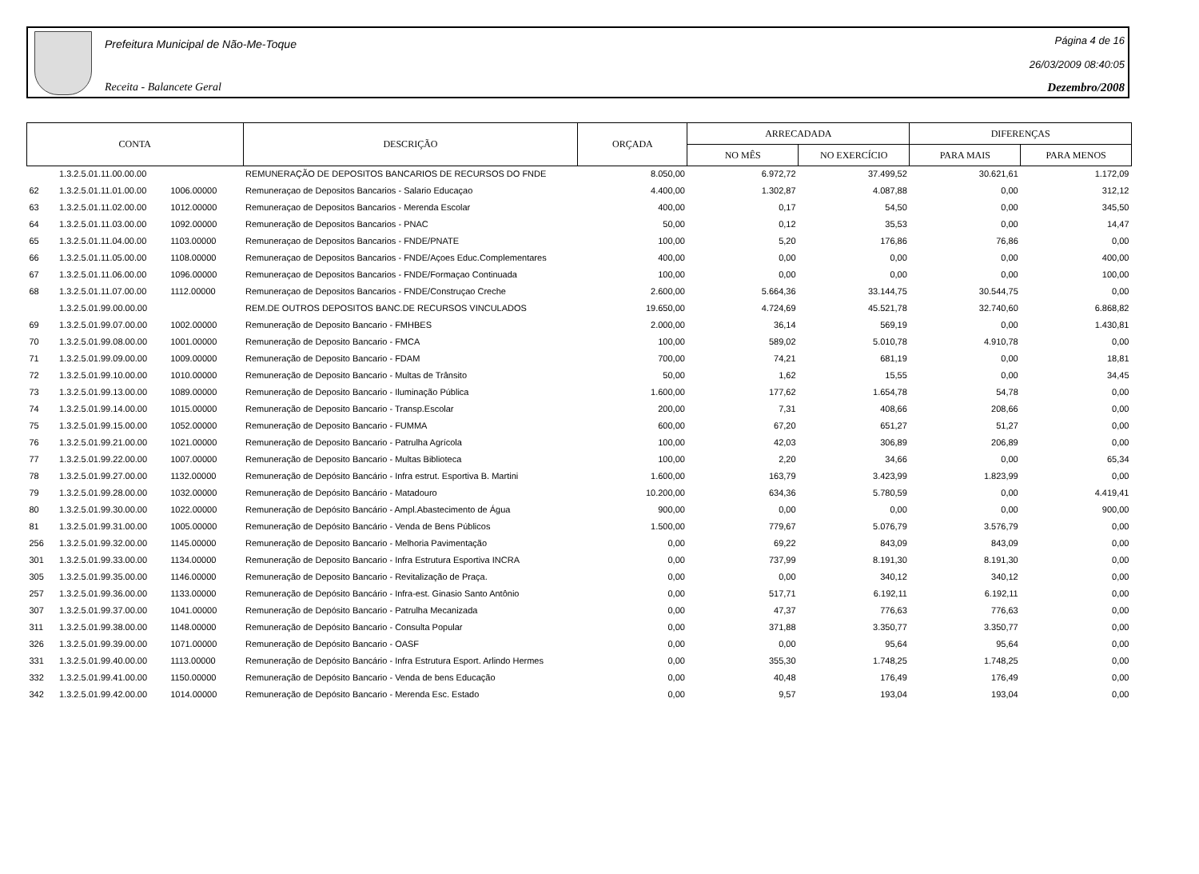Prefeitura Municipal de Não-Me-Toque
Receita - Balancete Geral
Página 4 de 16
26/03/2009 08:40:05
Dezembro/2008
| CONTA | | | DESCRIÇÃO | ORÇADA | ARRECADADA | | DIFERENÇAS | |
| --- | --- | --- | --- | --- | --- | --- | --- | --- |
| | | | | | NO MÊS | NO EXERCÍCIO | PARA MAIS | PARA MENOS |
| | 1.3.2.5.01.11.00.00.00 | | REMUNERAÇÃO DE DEPOSITOS BANCARIOS DE RECURSOS DO FNDE | 8.050,00 | 6.972,72 | 37.499,52 | 30.621,61 | 1.172,09 |
| 62 | 1.3.2.5.01.11.01.00.00 | 1006.00000 | Remuneraçao de Depositos Bancarios - Salario Educaçao | 4.400,00 | 1.302,87 | 4.087,88 | 0,00 | 312,12 |
| 63 | 1.3.2.5.01.11.02.00.00 | 1012.00000 | Remuneraçao de Depositos Bancarios - Merenda Escolar | 400,00 | 0,17 | 54,50 | 0,00 | 345,50 |
| 64 | 1.3.2.5.01.11.03.00.00 | 1092.00000 | Remuneração de Depositos Bancarios - PNAC | 50,00 | 0,12 | 35,53 | 0,00 | 14,47 |
| 65 | 1.3.2.5.01.11.04.00.00 | 1103.00000 | Remuneraçao de Depositos Bancarios - FNDE/PNATE | 100,00 | 5,20 | 176,86 | 76,86 | 0,00 |
| 66 | 1.3.2.5.01.11.05.00.00 | 1108.00000 | Remuneraçao de Depositos Bancarios - FNDE/Açoes Educ.Complementares | 400,00 | 0,00 | 0,00 | 0,00 | 400,00 |
| 67 | 1.3.2.5.01.11.06.00.00 | 1096.00000 | Remuneraçao de Depositos Bancarios - FNDE/Formaçao Continuada | 100,00 | 0,00 | 0,00 | 0,00 | 100,00 |
| 68 | 1.3.2.5.01.11.07.00.00 | 1112.00000 | Remuneraçao de Depositos Bancarios - FNDE/Construçao Creche | 2.600,00 | 5.664,36 | 33.144,75 | 30.544,75 | 0,00 |
| | 1.3.2.5.01.99.00.00.00 | | REM.DE OUTROS DEPOSITOS BANC.DE RECURSOS VINCULADOS | 19.650,00 | 4.724,69 | 45.521,78 | 32.740,60 | 6.868,82 |
| 69 | 1.3.2.5.01.99.07.00.00 | 1002.00000 | Remuneração de Deposito Bancario - FMHBES | 2.000,00 | 36,14 | 569,19 | 0,00 | 1.430,81 |
| 70 | 1.3.2.5.01.99.08.00.00 | 1001.00000 | Remuneração de Deposito Bancario - FMCA | 100,00 | 589,02 | 5.010,78 | 4.910,78 | 0,00 |
| 71 | 1.3.2.5.01.99.09.00.00 | 1009.00000 | Remuneração de Deposito Bancario - FDAM | 700,00 | 74,21 | 681,19 | 0,00 | 18,81 |
| 72 | 1.3.2.5.01.99.10.00.00 | 1010.00000 | Remuneração de Deposito Bancario - Multas de Trânsito | 50,00 | 1,62 | 15,55 | 0,00 | 34,45 |
| 73 | 1.3.2.5.01.99.13.00.00 | 1089.00000 | Remuneração de Deposito Bancario - Iluminação Pública | 1.600,00 | 177,62 | 1.654,78 | 54,78 | 0,00 |
| 74 | 1.3.2.5.01.99.14.00.00 | 1015.00000 | Remuneração de Deposito Bancario - Transp.Escolar | 200,00 | 7,31 | 408,66 | 208,66 | 0,00 |
| 75 | 1.3.2.5.01.99.15.00.00 | 1052.00000 | Remuneração de Deposito Bancario - FUMMA | 600,00 | 67,20 | 651,27 | 51,27 | 0,00 |
| 76 | 1.3.2.5.01.99.21.00.00 | 1021.00000 | Remuneração de Deposito Bancario - Patrulha Agrícola | 100,00 | 42,03 | 306,89 | 206,89 | 0,00 |
| 77 | 1.3.2.5.01.99.22.00.00 | 1007.00000 | Remuneração de Deposito Bancario - Multas Biblioteca | 100,00 | 2,20 | 34,66 | 0,00 | 65,34 |
| 78 | 1.3.2.5.01.99.27.00.00 | 1132.00000 | Remuneração de Depósito Bancário - Infra estrut. Esportiva B. Martini | 1.600,00 | 163,79 | 3.423,99 | 1.823,99 | 0,00 |
| 79 | 1.3.2.5.01.99.28.00.00 | 1032.00000 | Remuneração de Depósito Bancário - Matadouro | 10.200,00 | 634,36 | 5.780,59 | 0,00 | 4.419,41 |
| 80 | 1.3.2.5.01.99.30.00.00 | 1022.00000 | Remuneração de Depósito Bancário - Ampl.Abastecimento de Água | 900,00 | 0,00 | 0,00 | 0,00 | 900,00 |
| 81 | 1.3.2.5.01.99.31.00.00 | 1005.00000 | Remuneração de Depósito Bancário - Venda de Bens Públicos | 1.500,00 | 779,67 | 5.076,79 | 3.576,79 | 0,00 |
| 256 | 1.3.2.5.01.99.32.00.00 | 1145.00000 | Remuneração de Deposito Bancario - Melhoria Pavimentação | 0,00 | 69,22 | 843,09 | 843,09 | 0,00 |
| 301 | 1.3.2.5.01.99.33.00.00 | 1134.00000 | Remuneração de Deposito Bancario - Infra Estrutura Esportiva INCRA | 0,00 | 737,99 | 8.191,30 | 8.191,30 | 0,00 |
| 305 | 1.3.2.5.01.99.35.00.00 | 1146.00000 | Remuneração de Deposito Bancario - Revitalização de Praça. | 0,00 | 0,00 | 340,12 | 340,12 | 0,00 |
| 257 | 1.3.2.5.01.99.36.00.00 | 1133.00000 | Remuneração de Depósito Bancário - Infra-est. Ginasio Santo Antônio | 0,00 | 517,71 | 6.192,11 | 6.192,11 | 0,00 |
| 307 | 1.3.2.5.01.99.37.00.00 | 1041.00000 | Remuneração de Depósito Bancario - Patrulha Mecanizada | 0,00 | 47,37 | 776,63 | 776,63 | 0,00 |
| 311 | 1.3.2.5.01.99.38.00.00 | 1148.00000 | Remuneração de Depósito Bancario - Consulta Popular | 0,00 | 371,88 | 3.350,77 | 3.350,77 | 0,00 |
| 326 | 1.3.2.5.01.99.39.00.00 | 1071.00000 | Remuneração de Depósito Bancario - OASF | 0,00 | 0,00 | 95,64 | 95,64 | 0,00 |
| 331 | 1.3.2.5.01.99.40.00.00 | 1113.00000 | Remuneração de Depósito Bancário - Infra Estrutura Esport. Arlindo Hermes | 0,00 | 355,30 | 1.748,25 | 1.748,25 | 0,00 |
| 332 | 1.3.2.5.01.99.41.00.00 | 1150.00000 | Remuneração de Depósito Bancario - Venda de bens Educação | 0,00 | 40,48 | 176,49 | 176,49 | 0,00 |
| 342 | 1.3.2.5.01.99.42.00.00 | 1014.00000 | Remuneração de Depósito Bancario - Merenda Esc. Estado | 0,00 | 9,57 | 193,04 | 193,04 | 0,00 |